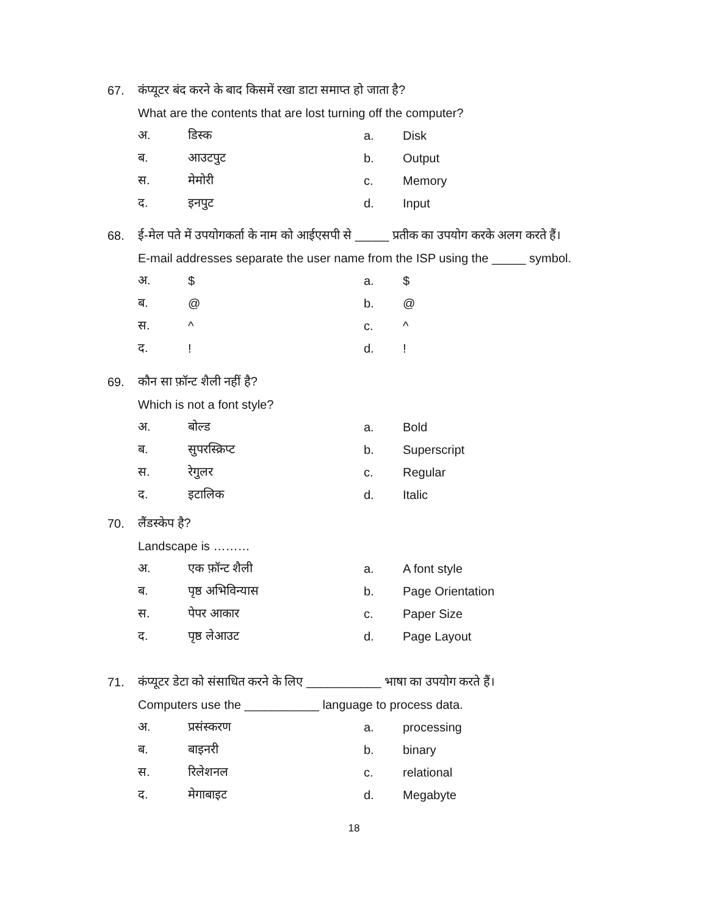67. कंप्यूटर बंद करने के बाद किसमें रखा डाटा समाप्त हो जाता है?
What are the contents that are lost turning off the computer?
अ. डिस्क a. Disk
ब. आउटपुट b. Output
स. मेमोरी c. Memory
द. इनपुट d. Input
68. ई-मेल पते में उपयोगकर्ता के नाम को आईएसपी से _____ प्रतीक का उपयोग करके अलग करते हैं।
E-mail addresses separate the user name from the ISP using the _____ symbol.
अ. $ a. $
ब. @ b. @
स. ^ c. ^
द.! d.!
69. कौन सा फ़ॉन्ट शैली नहीं है?
Which is not a font style?
अ. बोल्ड a. Bold
ब. सुपरस्क्रिप्ट b. Superscript
स. रेगुलर c. Regular
द. इटालिक d. Italic
70. लैंडस्केप है?
Landscape is ………
अ. एक फ़ॉन्ट शैली a. A font style
ब. पृष्ठ अभिविन्यास b. Page Orientation
स. पेपर आकार c. Paper Size
द. पृष्ठ लेआउट d. Page Layout
71. कंप्यूटर डेटा को संसाधित करने के लिए ___________ भाषा का उपयोग करते हैं।
Computers use the ___________ language to process data.
अ. प्रसंस्करण a. processing
ब. बाइनरी b. binary
स. रिलेशनल c. relational
द. मेगाबाइट d. Megabyte
18